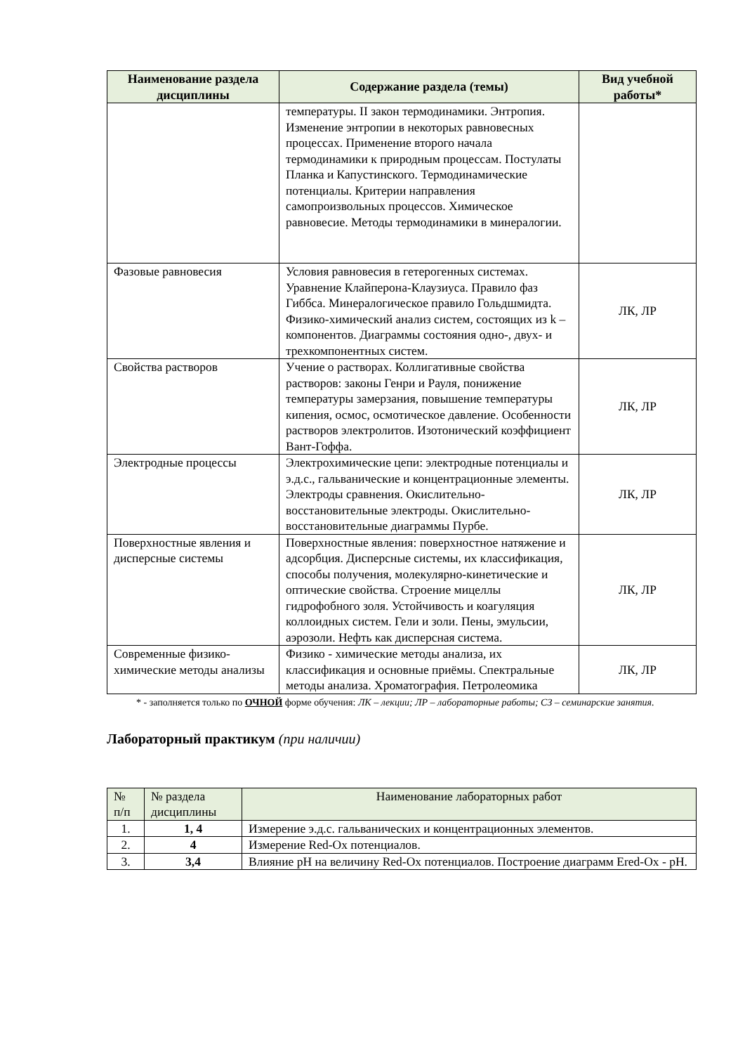| Наименование раздела дисциплины | Содержание раздела (темы) | Вид учебной работы* |
| --- | --- | --- |
| | температуры. II закон термодинамики. Энтропия. Изменение энтропии в некоторых равновесных процессах. Применение второго начала термодинамики к природным процессам. Постулаты Планка и Капустинского. Термодинамические потенциалы. Критерии направления самопроизвольных процессов. Химическое равновесие. Методы термодинамики в минералогии. | |
| Фазовые равновесия | Условия равновесия в гетерогенных системах. Уравнение Клайперона-Клаузиуса. Правило фаз Гиббса. Минералогическое правило Гольдшмидта. Физико-химический анализ систем, состоящих из k – компонентов. Диаграммы состояния одно-, двух- и трехкомпонентных систем. | ЛК, ЛР |
| Свойства растворов | Учение о растворах. Коллигативные свойства растворов: законы Генри и Рауля, понижение температуры замерзания, повышение температуры кипения, осмос, осмотическое давление. Особенности растворов электролитов. Изотонический коэффициент Вант-Гоффа. | ЛК, ЛР |
| Электродные процессы | Электрохимические цепи: электродные потенциалы и э.д.с., гальванические и концентрационные элементы. Электроды сравнения. Окислительно-восстановительные электроды. Окислительно-восстановительные диаграммы Пурбе. | ЛК, ЛР |
| Поверхностные явления и дисперсные системы | Поверхностные явления: поверхностное натяжение и адсорбция. Дисперсные системы, их классификация, способы получения, молекулярно-кинетические и оптические свойства. Строение мицеллы гидрофобного золя. Устойчивость и коагуляция коллоидных систем. Гели и золи. Пены, эмульсии, аэрозоли. Нефть как дисперсная система. | ЛК, ЛР |
| Современные физико-химические методы анализы | Физико - химические методы анализа, их классификация и основные приёмы. Спектральные методы анализа. Хроматография. Петролеомика | ЛК, ЛР |
* - заполняется только по ОЧНОЙ форме обучения: ЛК – лекции; ЛР – лабораторные работы; СЗ – семинарские занятия.
Лабораторный практикум (при наличии)
| № п/п | № раздела дисциплины | Наименование лабораторных работ |
| --- | --- | --- |
| 1. | 1, 4 | Измерение э.д.с. гальванических и концентрационных элементов. |
| 2. | 4 | Измерение Red-Ox потенциалов. |
| 3. | 3,4 | Влияние pH на величину Red-Ox потенциалов. Построение диаграмм Ered-Ox - pH. |